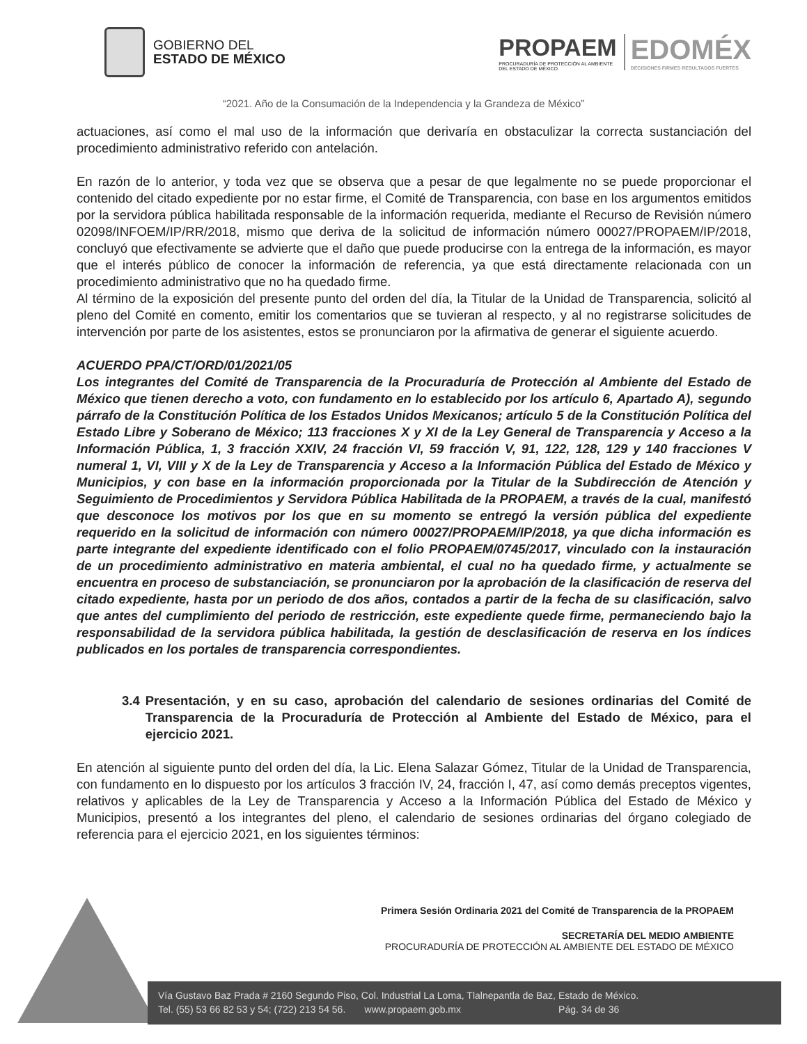GOBIERNO DEL
ESTADO DE MÉXICO
PROPAEM
PROCURADURÍA DE PROTECCIÓN AL AMBIENTE
DEL ESTADO DE MÉXICO
EDOMÉX
DECISIONES FIRMES RESULTADOS FUERTES
“2021. Año de la Consumación de la Independencia y la Grandeza de México”
actuaciones, así como el mal uso de la información que derivaría en obstaculizar la correcta sustanciación del procedimiento administrativo referido con antelación.
En razón de lo anterior, y toda vez que se observa que a pesar de que legalmente no se puede proporcionar el contenido del citado expediente por no estar firme, el Comité de Transparencia, con base en los argumentos emitidos por la servidora pública habilitada responsable de la información requerida, mediante el Recurso de Revisión número 02098/INFOEM/IP/RR/2018, mismo que deriva de la solicitud de información número 00027/PROPAEM/IP/2018, concluyó que efectivamente se advierte que el daño que puede producirse con la entrega de la información, es mayor que el interés público de conocer la información de referencia, ya que está directamente relacionada con un procedimiento administrativo que no ha quedado firme.
Al término de la exposición del presente punto del orden del día, la Titular de la Unidad de Transparencia, solicitó al pleno del Comité en comento, emitir los comentarios que se tuvieran al respecto, y al no registrarse solicitudes de intervención por parte de los asistentes, estos se pronunciaron por la afirmativa de generar el siguiente acuerdo.
ACUERDO PPA/CT/ORD/01/2021/05
Los integrantes del Comité de Transparencia de la Procuraduría de Protección al Ambiente del Estado de México que tienen derecho a voto, con fundamento en lo establecido por los artículo 6, Apartado A), segundo párrafo de la Constitución Política de los Estados Unidos Mexicanos; artículo 5 de la Constitución Política del Estado Libre y Soberano de México; 113 fracciones X y XI de la Ley General de Transparencia y Acceso a la Información Pública, 1, 3 fracción XXIV, 24 fracción VI, 59 fracción V, 91, 122, 128, 129 y 140 fracciones V numeral 1, VI, VIII y X de la Ley de Transparencia y Acceso a la Información Pública del Estado de México y Municipios, y con base en la información proporcionada por la Titular de la Subdirección de Atención y Seguimiento de Procedimientos y Servidora Pública Habilitada de la PROPAEM, a través de la cual, manifestó que desconoce los motivos por los que en su momento se entregó la versión pública del expediente requerido en la solicitud de información con número 00027/PROPAEM/IP/2018, ya que dicha información es parte integrante del expediente identificado con el folio PROPAEM/0745/2017, vinculado con la instauración de un procedimiento administrativo en materia ambiental, el cual no ha quedado firme, y actualmente se encuentra en proceso de substanciación, se pronunciaron por la aprobación de la clasificación de reserva del citado expediente, hasta por un periodo de dos años, contados a partir de la fecha de su clasificación, salvo que antes del cumplimiento del periodo de restricción, este expediente quede firme, permaneciendo bajo la responsabilidad de la servidora pública habilitada, la gestión de desclasificación de reserva en los índices publicados en los portales de transparencia correspondientes.
3.4 Presentación, y en su caso, aprobación del calendario de sesiones ordinarias del Comité de Transparencia de la Procuraduría de Protección al Ambiente del Estado de México, para el ejercicio 2021.
En atención al siguiente punto del orden del día, la Lic. Elena Salazar Gómez, Titular de la Unidad de Transparencia, con fundamento en lo dispuesto por los artículos 3 fracción IV, 24, fracción I, 47, así como demás preceptos vigentes, relativos y aplicables de la Ley de Transparencia y Acceso a la Información Pública del Estado de México y Municipios, presentó a los integrantes del pleno, el calendario de sesiones ordinarias del órgano colegiado de referencia para el ejercicio 2021, en los siguientes términos:
Primera Sesión Ordinaria 2021 del Comité de Transparencia de la PROPAEM
SECRETARÍA DEL MEDIO AMBIENTE
PROCURADURÍA DE PROTECCIÓN AL AMBIENTE DEL ESTADO DE MÉXICO
Vía Gustavo Baz Prada # 2160 Segundo Piso, Col. Industrial La Loma, Tlalnepantla de Baz, Estado de México.
Tel. (55) 53 66 82 53 y 54; (722) 213 54 56. www.propaem.gob.mx Pág. 34 de 36